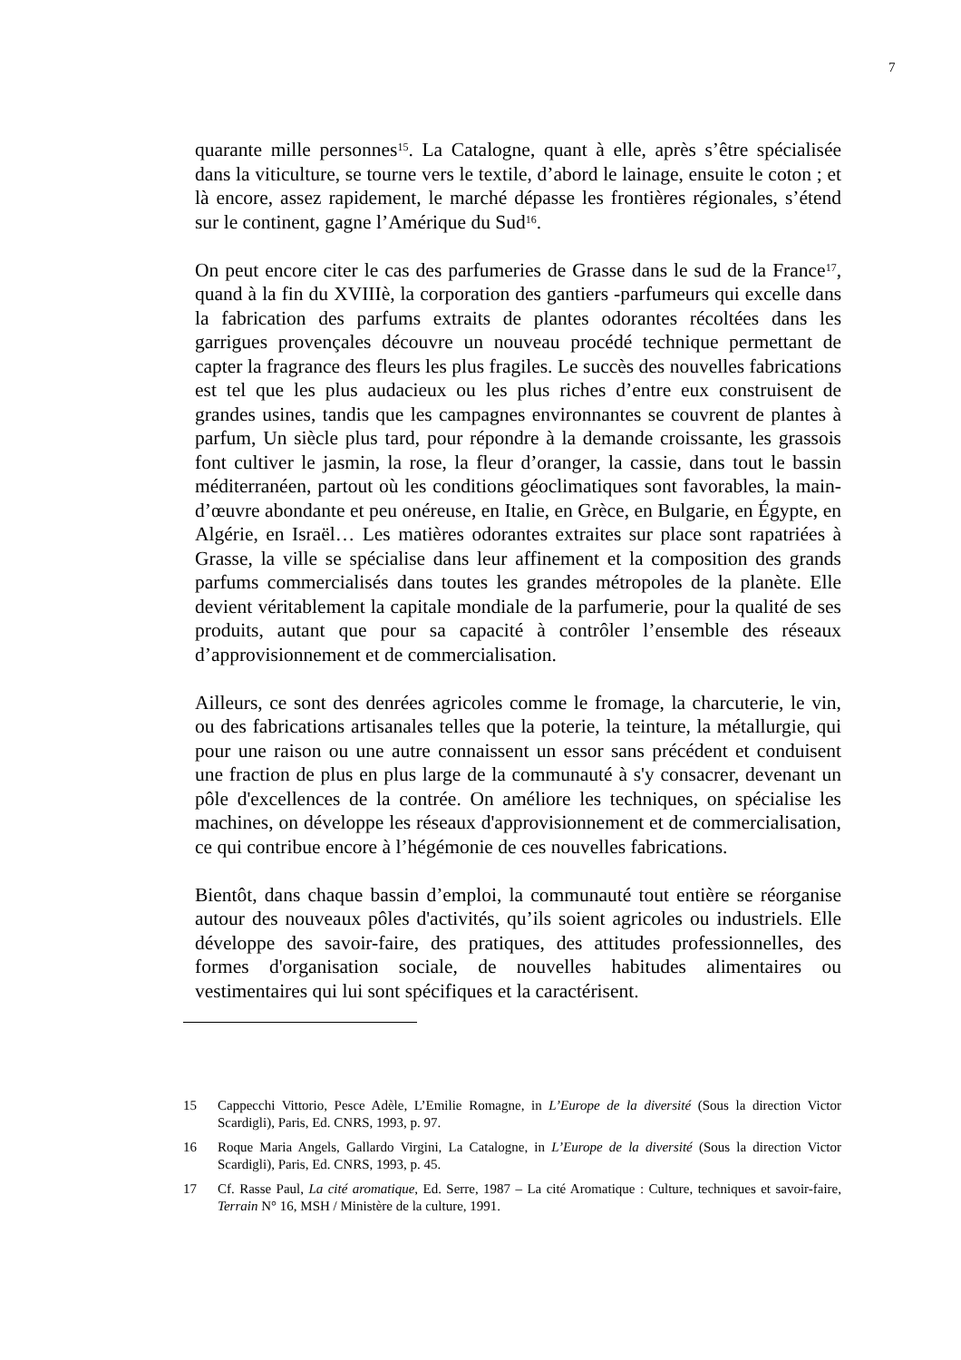7
quarante mille personnes<sup>15</sup>. La Catalogne, quant à elle, après s’être spécialisée dans la viticulture, se tourne vers le textile, d’abord le lainage, ensuite le coton ; et là encore, assez rapidement, le marché dépasse les frontières régionales, s’étend sur le continent, gagne l’Amérique du Sud<sup>16</sup>.
On peut encore citer le cas des parfumeries de Grasse dans le sud de la France<sup>17</sup>, quand à la fin du XVIIIè, la corporation des gantiers -parfumeurs qui excelle dans la fabrication des parfums extraits de plantes odorantes récoltées dans les garrigues provençales découvre un nouveau procédé technique permettant de capter la fragrance des fleurs les plus fragiles. Le succès des nouvelles fabrications est tel que les plus audacieux ou les plus riches d’entre eux construisent de grandes usines, tandis que les campagnes environnantes se couvrent de plantes à parfum, Un siècle plus tard, pour répondre à la demande croissante, les grassois font cultiver le jasmin, la rose, la fleur d’oranger, la cassie, dans tout le bassin méditerranéen, partout où les conditions géoclimatiques sont favorables, la main-d’œuvre abondante et peu onéreuse, en Italie, en Grèce, en Bulgarie, en Égypte, en Algérie, en Israël… Les matières odorantes extraites sur place sont rapatriées à Grasse, la ville se spécialise dans leur affinement et la composition des grands parfums commercialisés dans toutes les grandes métropoles de la planète. Elle devient véritablement la capitale mondiale de la parfumerie, pour la qualité de ses produits, autant que pour sa capacité à contrôler l’ensemble des réseaux d’approvisionnement et de commercialisation.
Ailleurs, ce sont des denrées agricoles comme le fromage, la charcuterie, le vin, ou des fabrications artisanales telles que la poterie, la teinture, la métallurgie, qui pour une raison ou une autre connaissent un essor sans précédent et conduisent une fraction de plus en plus large de la communauté à s'y consacrer, devenant un pôle d'excellences de la contrée. On améliore les techniques, on spécialise les machines, on développe les réseaux d'approvisionnement et de commercialisation, ce qui contribue encore à l’hégémonie de ces nouvelles fabrications.
Bientôt, dans chaque bassin d’emploi, la communauté tout entière se réorganise autour des nouveaux pôles d'activités, qu’ils soient agricoles ou industriels. Elle développe des savoir-faire, des pratiques, des attitudes professionnelles, des formes d'organisation sociale, de nouvelles habitudes alimentaires ou vestimentaires qui lui sont spécifiques et la caractérisent.
15 Cappecchi Vittorio, Pesce Adèle, L’Emilie Romagne, in L’Europe de la diversité (Sous la direction Victor Scardigli), Paris, Ed. CNRS, 1993, p. 97.
16 Roque Maria Angels, Gallardo Virgini, La Catalogne, in L’Europe de la diversité (Sous la direction Victor Scardigli), Paris, Ed. CNRS, 1993, p. 45.
17 Cf. Rasse Paul, La cité aromatique, Ed. Serre, 1987 – La cité Aromatique : Culture, techniques et savoir-faire, Terrain N° 16, MSH / Ministère de la culture, 1991.